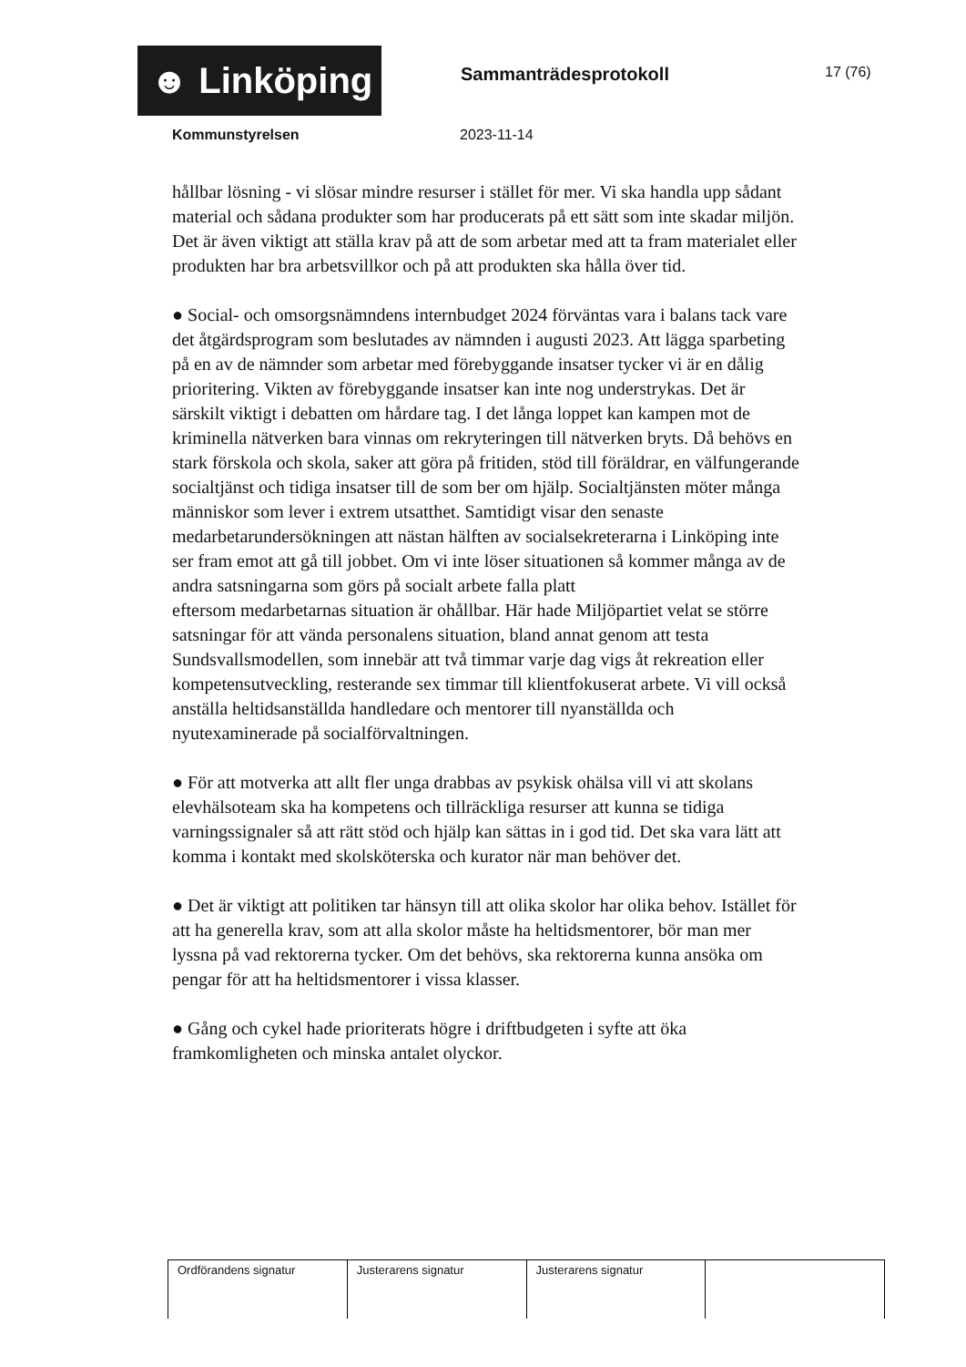☻ Linköping
Sammanträdesprotokoll
17 (76)
Kommunstyrelsen 2023-11-14
hållbar lösning - vi slösar mindre resurser i stället för mer. Vi ska handla upp sådant material och sådana produkter som har producerats på ett sätt som inte skadar miljön. Det är även viktigt att ställa krav på att de som arbetar med att ta fram materialet eller produkten har bra arbetsvillkor och på att produkten ska hålla över tid.
● Social- och omsorgsnämndens internbudget 2024 förväntas vara i balans tack vare det åtgärdsprogram som beslutades av nämnden i augusti 2023. Att lägga sparbeting på en av de nämnder som arbetar med förebyggande insatser tycker vi är en dålig prioritering. Vikten av förebyggande insatser kan inte nog understrykas. Det är särskilt viktigt i debatten om hårdare tag. I det långa loppet kan kampen mot de kriminella nätverken bara vinnas om rekryteringen till nätverken bryts. Då behövs en stark förskola och skola, saker att göra på fritiden, stöd till föräldrar, en välfungerande socialtjänst och tidiga insatser till de som ber om hjälp. Socialtjänsten möter många människor som lever i extrem utsatthet. Samtidigt visar den senaste medarbetarundersökningen att nästan hälften av socialsekreterarna i Linköping inte ser fram emot att gå till jobbet. Om vi inte löser situationen så kommer många av de andra satsningarna som görs på socialt arbete falla platt
eftersom medarbetarnas situation är ohållbar. Här hade Miljöpartiet velat se större satsningar för att vända personalens situation, bland annat genom att testa Sundsvallsmodellen, som innebär att två timmar varje dag vigs åt rekreation eller kompetensutveckling, resterande sex timmar till klientfokuserat arbete. Vi vill också anställa heltidsanställda handledare och mentorer till nyanställda och
nyutexaminerade på socialförvaltningen.
● För att motverka att allt fler unga drabbas av psykisk ohälsa vill vi att skolans elevhälsoteam ska ha kompetens och tillräckliga resurser att kunna se tidiga varningssignaler så att rätt stöd och hjälp kan sättas in i god tid. Det ska vara lätt att komma i kontakt med skolsköterska och kurator när man behöver det.
● Det är viktigt att politiken tar hänsyn till att olika skolor har olika behov. Istället för att ha generella krav, som att alla skolor måste ha heltidsmentorer, bör man mer lyssna på vad rektorerna tycker. Om det behövs, ska rektorerna kunna ansöka om pengar för att ha heltidsmentorer i vissa klasser.
● Gång och cykel hade prioriterats högre i driftbudgeten i syfte att öka framkomligheten och minska antalet olyckor.
| Ordförandens signatur | Justerarens signatur | Justerarens signatur | |